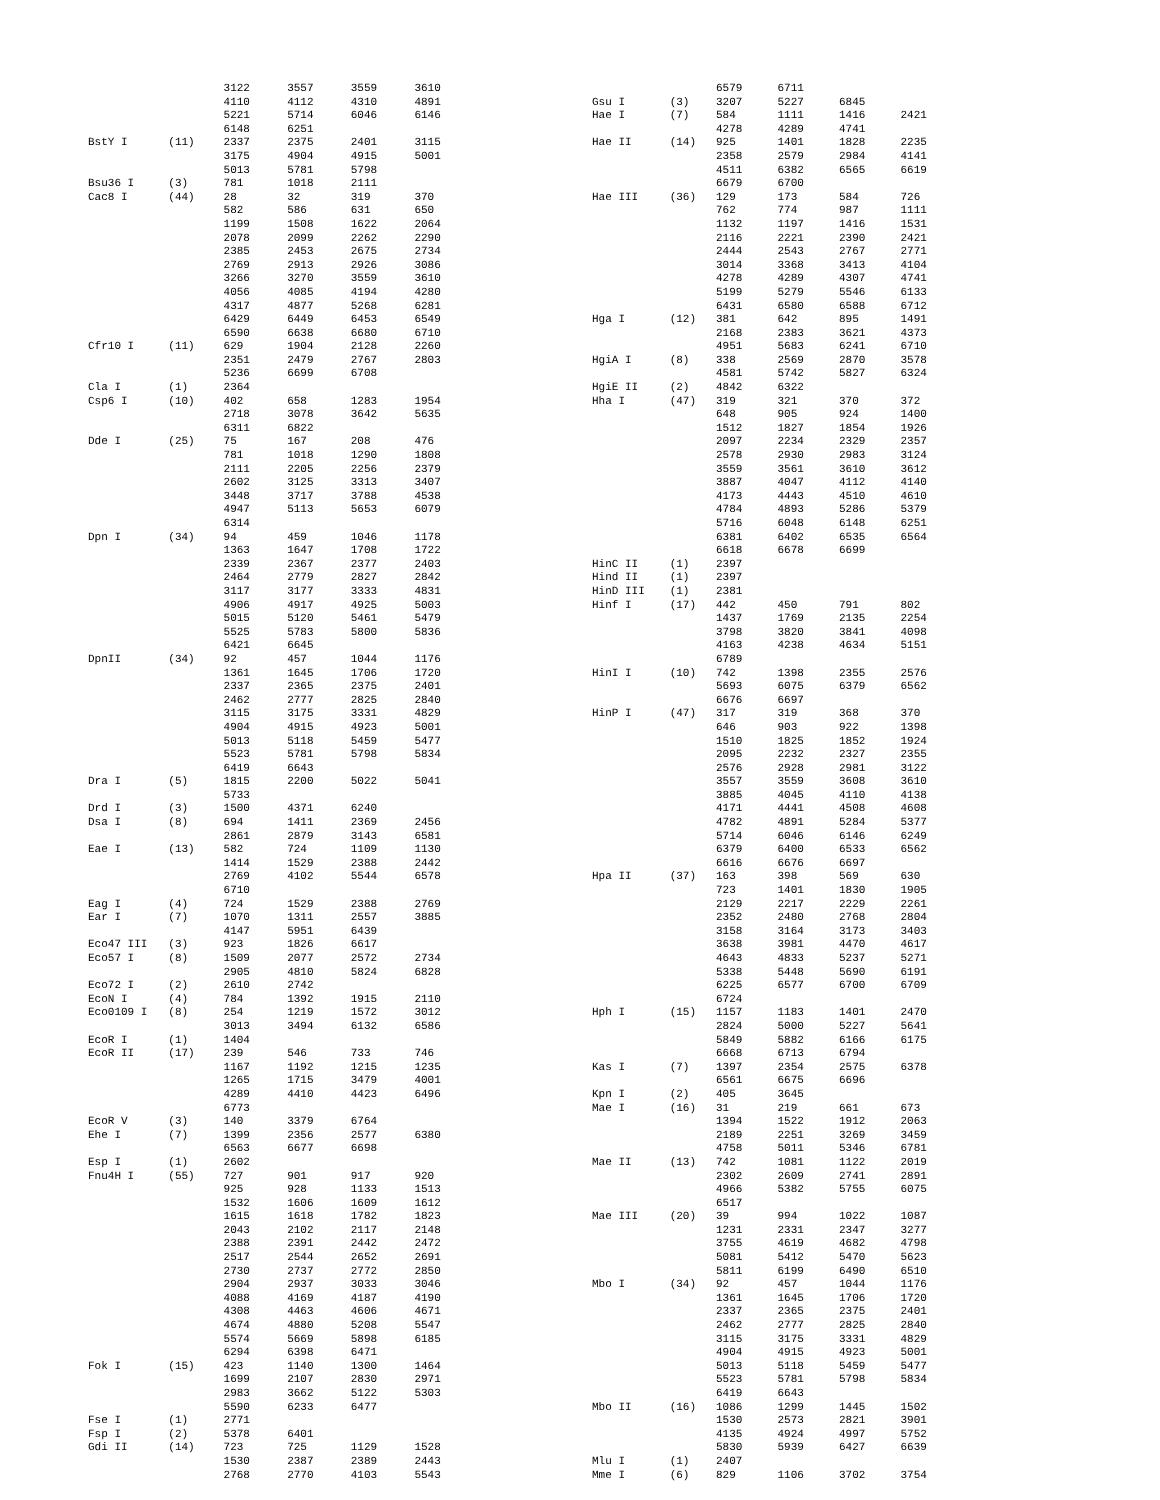| | | 3122 | 3557 | 3559 | 3610 |
| | | 4110 | 4112 | 4310 | 4891 |
| | | 5221 | 5714 | 6046 | 6146 |
| | | 6148 | 6251 | | |
| BstY I | (11) | 2337 | 2375 | 2401 | 3115 |
| | | 3175 | 4904 | 4915 | 5001 |
| | | 5013 | 5781 | 5798 | |
| Bsu36 I | (3) | 781 | 1018 | 2111 | |
| Cac8 I | (44) | 28 | 32 | 319 | 370 |
| | | 582 | 586 | 631 | 650 |
| | | 1199 | 1508 | 1622 | 2064 |
| | | 2078 | 2099 | 2262 | 2290 |
| | | 2385 | 2453 | 2675 | 2734 |
| | | 2769 | 2913 | 2926 | 3086 |
| | | 3266 | 3270 | 3559 | 3610 |
| | | 4056 | 4085 | 4194 | 4280 |
| | | 4317 | 4877 | 5268 | 6281 |
| | | 6429 | 6449 | 6453 | 6549 |
| | | 6590 | 6638 | 6680 | 6710 |
| Cfr10 I | (11) | 629 | 1904 | 2128 | 2260 |
| | | 2351 | 2479 | 2767 | 2803 |
| | | 5236 | 6699 | 6708 | |
| Cla I | (1) | 2364 | | | |
| Csp6 I | (10) | 402 | 658 | 1283 | 1954 |
| | | 2718 | 3078 | 3642 | 5635 |
| | | 6311 | 6822 | | |
| Dde I | (25) | 75 | 167 | 208 | 476 |
| | | 781 | 1018 | 1290 | 1808 |
| | | 2111 | 2205 | 2256 | 2379 |
| | | 2602 | 3125 | 3313 | 3407 |
| | | 3448 | 3717 | 3788 | 4538 |
| | | 4947 | 5113 | 5653 | 6079 |
| | | 6314 | | | |
| Dpn I | (34) | 94 | 459 | 1046 | 1178 |
| | | 1363 | 1647 | 1708 | 1722 |
| | | 2339 | 2367 | 2377 | 2403 |
| | | 2464 | 2779 | 2827 | 2842 |
| | | 3117 | 3177 | 3333 | 4831 |
| | | 4906 | 4917 | 4925 | 5003 |
| | | 5015 | 5120 | 5461 | 5479 |
| | | 5525 | 5783 | 5800 | 5836 |
| | | 6421 | 6645 | | |
| DpnII | (34) | 92 | 457 | 1044 | 1176 |
| | | 1361 | 1645 | 1706 | 1720 |
| | | 2337 | 2365 | 2375 | 2401 |
| | | 2462 | 2777 | 2825 | 2840 |
| | | 3115 | 3175 | 3331 | 4829 |
| | | 4904 | 4915 | 4923 | 5001 |
| | | 5013 | 5118 | 5459 | 5477 |
| | | 5523 | 5781 | 5798 | 5834 |
| | | 6419 | 6643 | | |
| Dra I | (5) | 1815 | 2200 | 5022 | 5041 |
| | | 5733 | | | |
| Drd I | (3) | 1500 | 4371 | 6240 | |
| Dsa I | (8) | 694 | 1411 | 2369 | 2456 |
| | | 2861 | 2879 | 3143 | 6581 |
| Eae I | (13) | 582 | 724 | 1109 | 1130 |
| | | 1414 | 1529 | 2388 | 2442 |
| | | 2769 | 4102 | 5544 | 6578 |
| | | 6710 | | | |
| Eag I | (4) | 724 | 1529 | 2388 | 2769 |
| Ear I | (7) | 1070 | 1311 | 2557 | 3885 |
| | | 4147 | 5951 | 6439 | |
| Eco47 III | (3) | 923 | 1826 | 6617 | |
| Eco57 I | (8) | 1509 | 2077 | 2572 | 2734 |
| | | 2905 | 4810 | 5824 | 6828 |
| Eco72 I | (2) | 2610 | 2742 | | |
| EcoN I | (4) | 784 | 1392 | 1915 | 2110 |
| Eco0109 I | (8) | 254 | 1219 | 1572 | 3012 |
| | | 3013 | 3494 | 6132 | 6586 |
| EcoR I | (1) | 1404 | | | |
| EcoR II | (17) | 239 | 546 | 733 | 746 |
| | | 1167 | 1192 | 1215 | 1235 |
| | | 1265 | 1715 | 3479 | 4001 |
| | | 4289 | 4410 | 4423 | 6496 |
| | | 6773 | | | |
| EcoR V | (3) | 140 | 3379 | 6764 | |
| Ehe I | (7) | 1399 | 2356 | 2577 | 6380 |
| | | 6563 | 6677 | 6698 | |
| Esp I | (1) | 2602 | | | |
| Fnu4H I | (55) | 727 | 901 | 917 | 920 |
| | | 925 | 928 | 1133 | 1513 |
| | | 1532 | 1606 | 1609 | 1612 |
| | | 1615 | 1618 | 1782 | 1823 |
| | | 2043 | 2102 | 2117 | 2148 |
| | | 2388 | 2391 | 2442 | 2472 |
| | | 2517 | 2544 | 2652 | 2691 |
| | | 2730 | 2737 | 2772 | 2850 |
| | | 2904 | 2937 | 3033 | 3046 |
| | | 4088 | 4169 | 4187 | 4190 |
| | | 4308 | 4463 | 4606 | 4671 |
| | | 4674 | 4880 | 5208 | 5547 |
| | | 5574 | 5669 | 5898 | 6185 |
| | | 6294 | 6398 | 6471 | |
| Fok I | (15) | 423 | 1140 | 1300 | 1464 |
| | | 1699 | 2107 | 2830 | 2971 |
| | | 2983 | 3662 | 5122 | 5303 |
| | | 5590 | 6233 | 6477 | |
| Fse I | (1) | 2771 | | | |
| Fsp I | (2) | 5378 | 6401 | | |
| Gdi II | (14) | 723 | 725 | 1129 | 1528 |
| | | 1530 | 2387 | 2389 | 2443 |
| | | 2768 | 2770 | 4103 | 5543 |
| | | 6579 | 6711 | | |
| Gsu I | (3) | 3207 | 5227 | 6845 | |
| Hae I | (7) | 584 | 1111 | 1416 | 2421 |
| | | 4278 | 4289 | 4741 | |
| Hae II | (14) | 925 | 1401 | 1828 | 2235 |
| | | 2358 | 2579 | 2984 | 4141 |
| | | 4511 | 6382 | 6565 | 6619 |
| | | 6679 | 6700 | | |
| Hae III | (36) | 129 | 173 | 584 | 726 |
| | | 762 | 774 | 987 | 1111 |
| | | 1132 | 1197 | 1416 | 1531 |
| | | 2116 | 2221 | 2390 | 2421 |
| | | 2444 | 2543 | 2767 | 2771 |
| | | 3014 | 3368 | 3413 | 4104 |
| | | 4278 | 4289 | 4307 | 4741 |
| | | 5199 | 5279 | 5546 | 6133 |
| | | 6431 | 6580 | 6588 | 6712 |
| Hga I | (12) | 381 | 642 | 895 | 1491 |
| | | 2168 | 2383 | 3621 | 4373 |
| | | 4951 | 5683 | 6241 | 6710 |
| HgiA I | (8) | 338 | 2569 | 2870 | 3578 |
| | | 4581 | 5742 | 5827 | 6324 |
| HgiE II | (2) | 4842 | 6322 | | |
| Hha I | (47) | 319 | 321 | 370 | 372 |
| | | 648 | 905 | 924 | 1400 |
| | | 1512 | 1827 | 1854 | 1926 |
| | | 2097 | 2234 | 2329 | 2357 |
| | | 2578 | 2930 | 2983 | 3124 |
| | | 3559 | 3561 | 3610 | 3612 |
| | | 3887 | 4047 | 4112 | 4140 |
| | | 4173 | 4443 | 4510 | 4610 |
| | | 4784 | 4893 | 5286 | 5379 |
| | | 5716 | 6048 | 6148 | 6251 |
| | | 6381 | 6402 | 6535 | 6564 |
| | | 6618 | 6678 | 6699 | |
| HinC II | (1) | 2397 | | | |
| Hind II | (1) | 2397 | | | |
| HinD III | (1) | 2381 | | | |
| Hinf I | (17) | 442 | 450 | 791 | 802 |
| | | 1437 | 1769 | 2135 | 2254 |
| | | 3798 | 3820 | 3841 | 4098 |
| | | 4163 | 4238 | 4634 | 5151 |
| | | 6789 | | | |
| HinI I | (10) | 742 | 1398 | 2355 | 2576 |
| | | 5693 | 6075 | 6379 | 6562 |
| | | 6676 | 6697 | | |
| HinP I | (47) | 317 | 319 | 368 | 370 |
| | | 646 | 903 | 922 | 1398 |
| | | 1510 | 1825 | 1852 | 1924 |
| | | 2095 | 2232 | 2327 | 2355 |
| | | 2576 | 2928 | 2981 | 3122 |
| | | 3557 | 3559 | 3608 | 3610 |
| | | 3885 | 4045 | 4110 | 4138 |
| | | 4171 | 4441 | 4508 | 4608 |
| | | 4782 | 4891 | 5284 | 5377 |
| | | 5714 | 6046 | 6146 | 6249 |
| | | 6379 | 6400 | 6533 | 6562 |
| | | 6616 | 6676 | 6697 | |
| Hpa II | (37) | 163 | 398 | 569 | 630 |
| | | 723 | 1401 | 1830 | 1905 |
| | | 2129 | 2217 | 2229 | 2261 |
| | | 2352 | 2480 | 2768 | 2804 |
| | | 3158 | 3164 | 3173 | 3403 |
| | | 3638 | 3981 | 4470 | 4617 |
| | | 4643 | 4833 | 5237 | 5271 |
| | | 5338 | 5448 | 5690 | 6191 |
| | | 6225 | 6577 | 6700 | 6709 |
| | | 6724 | | | |
| Hph I | (15) | 1157 | 1183 | 1401 | 2470 |
| | | 2824 | 5000 | 5227 | 5641 |
| | | 5849 | 5882 | 6166 | 6175 |
| | | 6668 | 6713 | 6794 | |
| Kas I | (7) | 1397 | 2354 | 2575 | 6378 |
| | | 6561 | 6675 | 6696 | |
| Kpn I | (2) | 405 | 3645 | | |
| Mae I | (16) | 31 | 219 | 661 | 673 |
| | | 1394 | 1522 | 1912 | 2063 |
| | | 2189 | 2251 | 3269 | 3459 |
| | | 4758 | 5011 | 5346 | 6781 |
| Mae II | (13) | 742 | 1081 | 1122 | 2019 |
| | | 2302 | 2609 | 2741 | 2891 |
| | | 4966 | 5382 | 5755 | 6075 |
| | | 6517 | | | |
| Mae III | (20) | 39 | 994 | 1022 | 1087 |
| | | 1231 | 2331 | 2347 | 3277 |
| | | 3755 | 4619 | 4682 | 4798 |
| | | 5081 | 5412 | 5470 | 5623 |
| | | 5811 | 6199 | 6490 | 6510 |
| Mbo I | (34) | 92 | 457 | 1044 | 1176 |
| | | 1361 | 1645 | 1706 | 1720 |
| | | 2337 | 2365 | 2375 | 2401 |
| | | 2462 | 2777 | 2825 | 2840 |
| | | 3115 | 3175 | 3331 | 4829 |
| | | 4904 | 4915 | 4923 | 5001 |
| | | 5013 | 5118 | 5459 | 5477 |
| | | 5523 | 5781 | 5798 | 5834 |
| | | 6419 | 6643 | | |
| Mbo II | (16) | 1086 | 1299 | 1445 | 1502 |
| | | 1530 | 2573 | 2821 | 3901 |
| | | 4135 | 4924 | 4997 | 5752 |
| | | 5830 | 5939 | 6427 | 6639 |
| Mlu I | (1) | 2407 | | | |
| Mme I | (6) | 829 | 1106 | 3702 | 3754 |